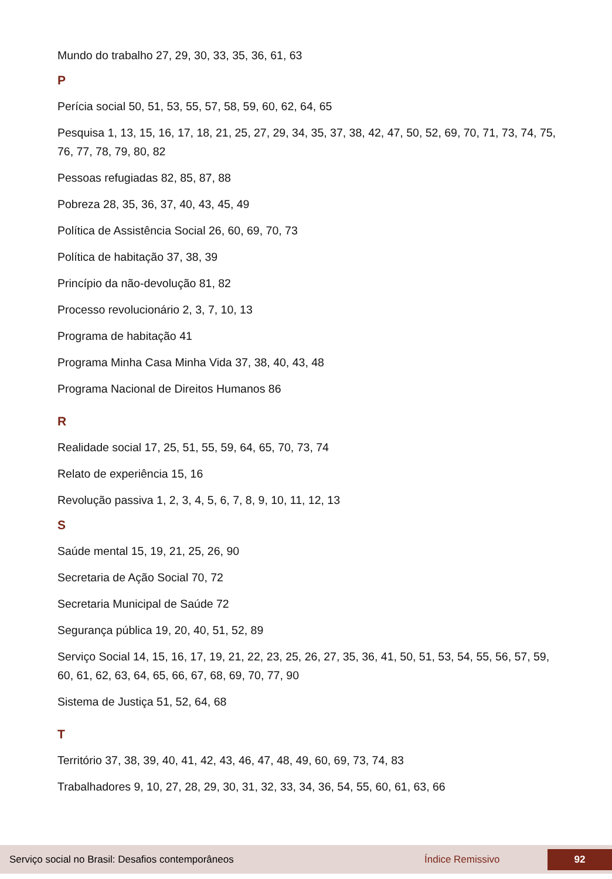Mundo do trabalho 27, 29, 30, 33, 35, 36, 61, 63
P
Perícia social 50, 51, 53, 55, 57, 58, 59, 60, 62, 64, 65
Pesquisa 1, 13, 15, 16, 17, 18, 21, 25, 27, 29, 34, 35, 37, 38, 42, 47, 50, 52, 69, 70, 71, 73, 74, 75, 76, 77, 78, 79, 80, 82
Pessoas refugiadas 82, 85, 87, 88
Pobreza 28, 35, 36, 37, 40, 43, 45, 49
Política de Assistência Social 26, 60, 69, 70, 73
Política de habitação 37, 38, 39
Princípio da não-devolução 81, 82
Processo revolucionário 2, 3, 7, 10, 13
Programa de habitação 41
Programa Minha Casa Minha Vida 37, 38, 40, 43, 48
Programa Nacional de Direitos Humanos 86
R
Realidade social 17, 25, 51, 55, 59, 64, 65, 70, 73, 74
Relato de experiência 15, 16
Revolução passiva 1, 2, 3, 4, 5, 6, 7, 8, 9, 10, 11, 12, 13
S
Saúde mental 15, 19, 21, 25, 26, 90
Secretaria de Ação Social 70, 72
Secretaria Municipal de Saúde 72
Segurança pública 19, 20, 40, 51, 52, 89
Serviço Social 14, 15, 16, 17, 19, 21, 22, 23, 25, 26, 27, 35, 36, 41, 50, 51, 53, 54, 55, 56, 57, 59, 60, 61, 62, 63, 64, 65, 66, 67, 68, 69, 70, 77, 90
Sistema de Justiça 51, 52, 64, 68
T
Território 37, 38, 39, 40, 41, 42, 43, 46, 47, 48, 49, 60, 69, 73, 74, 83
Trabalhadores 9, 10, 27, 28, 29, 30, 31, 32, 33, 34, 36, 54, 55, 60, 61, 63, 66
Serviço social no Brasil: Desafios contemporâneos Índice Remissivo 92